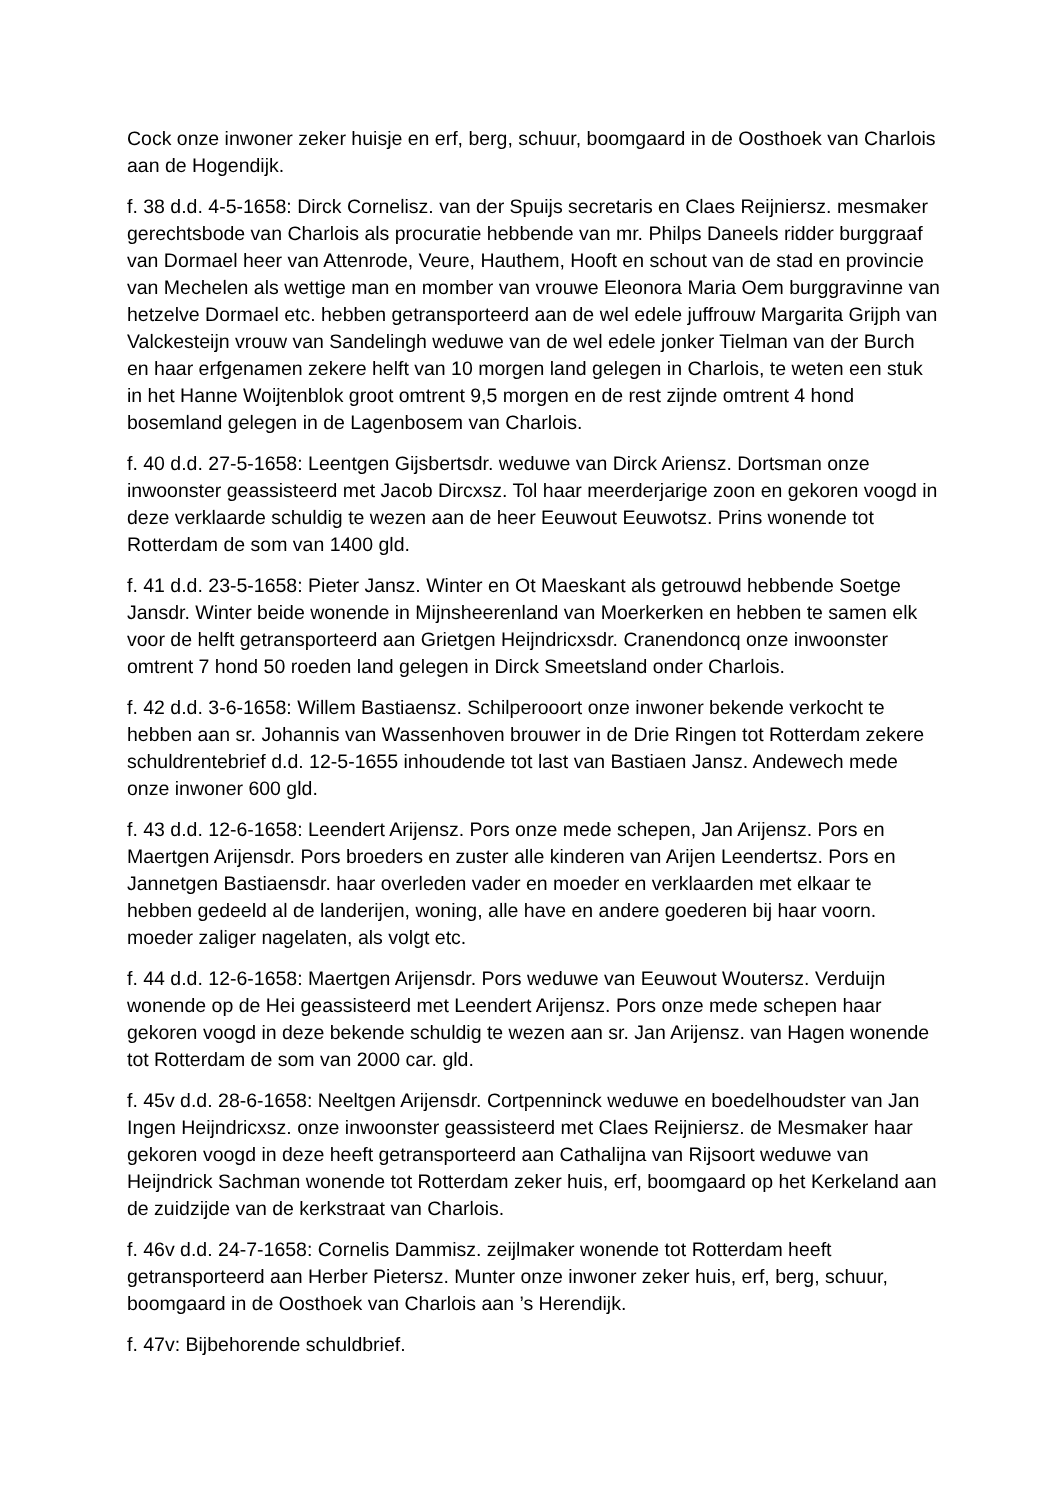Cock onze inwoner zeker huisje en erf, berg, schuur, boomgaard in de Oosthoek van Charlois aan de Hogendijk.
f. 38 d.d. 4-5-1658: Dirck Cornelisz. van der Spuijs secretaris en Claes Reijniersz. mesmaker gerechtsbode van Charlois als procuratie hebbende van mr. Philps Daneels ridder burggraaf van Dormael heer van Attenrode, Veure, Hauthem, Hooft en schout van de stad en provincie van Mechelen als wettige man en momber van vrouwe Eleonora Maria Oem burggravinne van hetzelve Dormael etc. hebben getransporteerd aan de wel edele juffrouw Margarita Grijph van Valckesteijn vrouw van Sandelingh weduwe van de wel edele jonker Tielman van der Burch en haar erfgenamen zekere helft van 10 morgen land gelegen in Charlois, te weten een stuk in het Hanne Woijtenblok groot omtrent 9,5 morgen en de rest zijnde omtrent 4 hond bosemland gelegen in de Lagenbosem van Charlois.
f. 40 d.d. 27-5-1658: Leentgen Gijsbertsdr. weduwe van Dirck Ariensz. Dortsman onze inwoonster geassisteerd met Jacob Dircxsz. Tol haar meerderjarige zoon en gekoren voogd in deze verklaarde schuldig te wezen aan de heer Eeuwout Eeuwotsz. Prins wonende tot Rotterdam de som van 1400 gld.
f. 41 d.d. 23-5-1658: Pieter Jansz. Winter en Ot Maeskant als getrouwd hebbende Soetge Jansdr. Winter beide wonende in Mijnsheerenland van Moerkerken en hebben te samen elk voor de helft getransporteerd aan Grietgen Heijndricxsdr. Cranendoncq onze inwoonster omtrent 7 hond 50 roeden land gelegen in Dirck Smeetsland onder Charlois.
f. 42 d.d. 3-6-1658: Willem Bastiaensz. Schilperooort onze inwoner bekende verkocht te hebben aan sr. Johannis van Wassenhoven brouwer in de Drie Ringen tot Rotterdam zekere schuldrentebrief d.d. 12-5-1655 inhoudende tot last van Bastiaen Jansz. Andewech mede onze inwoner 600 gld.
f. 43 d.d. 12-6-1658: Leendert Arijensz. Pors onze mede schepen, Jan Arijensz. Pors en Maertgen Arijensdr. Pors broeders en zuster alle kinderen van Arijen Leendertsz. Pors en Jannetgen Bastiaensdr. haar overleden vader en moeder en verklaarden met elkaar te hebben gedeeld al de landerijen, woning, alle have en andere goederen bij haar voorn. moeder zaliger nagelaten, als volgt etc.
f. 44 d.d. 12-6-1658: Maertgen Arijensdr. Pors weduwe van Eeuwout Woutersz. Verduijn wonende op de Hei geassisteerd met Leendert Arijensz. Pors onze mede schepen haar gekoren voogd in deze bekende schuldig te wezen aan sr. Jan Arijensz. van Hagen wonende tot Rotterdam de som van 2000 car. gld.
f. 45v d.d. 28-6-1658: Neeltgen Arijensdr. Cortpenninck weduwe en boedelhoudster van Jan Ingen Heijndricxsz. onze inwoonster geassisteerd met Claes Reijniersz. de Mesmaker haar gekoren voogd in deze heeft getransporteerd aan Cathalijna van Rijsoort weduwe van Heijndrick Sachman wonende tot Rotterdam zeker huis, erf, boomgaard op het Kerkeland aan de zuidzijde van de kerkstraat van Charlois.
f. 46v d.d. 24-7-1658: Cornelis Dammisz. zeijlmaker wonende tot Rotterdam heeft getransporteerd aan Herber Pietersz. Munter onze inwoner zeker huis, erf, berg, schuur, boomgaard in de Oosthoek van Charlois aan ’s Herendijk.
f. 47v: Bijbehorende schuldbrief.